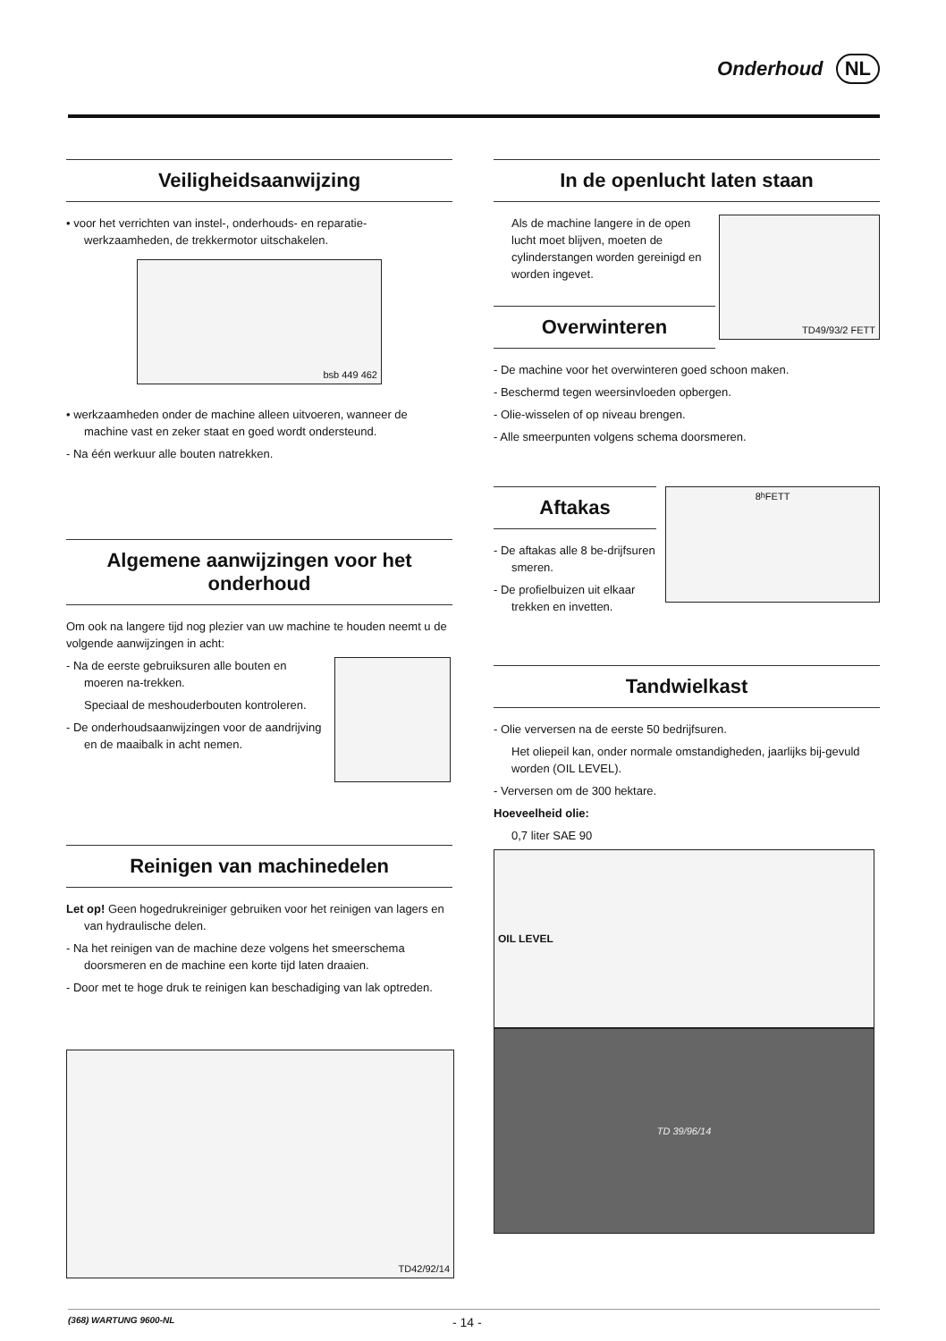Onderhoud NL
Veiligheidsaanwijzing
• voor het verrichten van instel-, onderhouds- en reparatie-werkzaamheden, de trekkermotor uitschakelen.
bsb 449 462
• werkzaamheden onder de machine alleen uitvoeren, wanneer de machine vast en zeker staat en goed wordt ondersteund.
- Na één werkuur alle bouten natrekken.
Algemene aanwijzingen voor het onderhoud
Om ook na langere tijd nog plezier van uw machine te houden neemt u de volgende aanwijzingen in acht:
- Na de eerste gebruiksuren alle bouten en moeren na-trekken.
Speciaal de meshouderbouten kontroleren.
- De onderhoudsaanwijzingen voor de aandrijving en de maaibalk in acht nemen.
Reinigen van machinedelen
Let op! Geen hogedrukreiniger gebruiken voor het reinigen van lagers en van hydraulische delen.
- Na het reinigen van de machine deze volgens het smeerschema doorsmeren en de machine een korte tijd laten draaien.
- Door met te hoge druk te reinigen kan beschadiging van lak optreden.
TD42/92/14
In de openlucht laten staan
Als de machine langere in de open lucht moet blijven, moeten de cylinderstangen worden gereinigd en worden ingevet.
Overwinteren
TD49/93/2 FETT
- De machine voor het overwinteren goed schoon maken.
- Beschermd tegen weersinvloeden opbergen.
- Olie-wisselen of op niveau brengen.
- Alle smeerpunten volgens schema doorsmeren.
Aftakas
- De aftakas alle 8 be-drijfsuren smeren.
- De profielbuizen uit elkaar trekken en invetten.
8<sup>h</sup> FETT
Tandwielkast
- Olie verversen na de eerste 50 bedrijfsuren.
Het oliepeil kan, onder normale omstandigheden, jaarlijks bij-gevuld worden (OIL LEVEL).
- Verversen om de 300 hektare.
Hoeveelheid olie:
0,7 liter SAE 90
OIL LEVEL
TD 39/96/14
(368) WARTUNG 9600-NL - 14 -